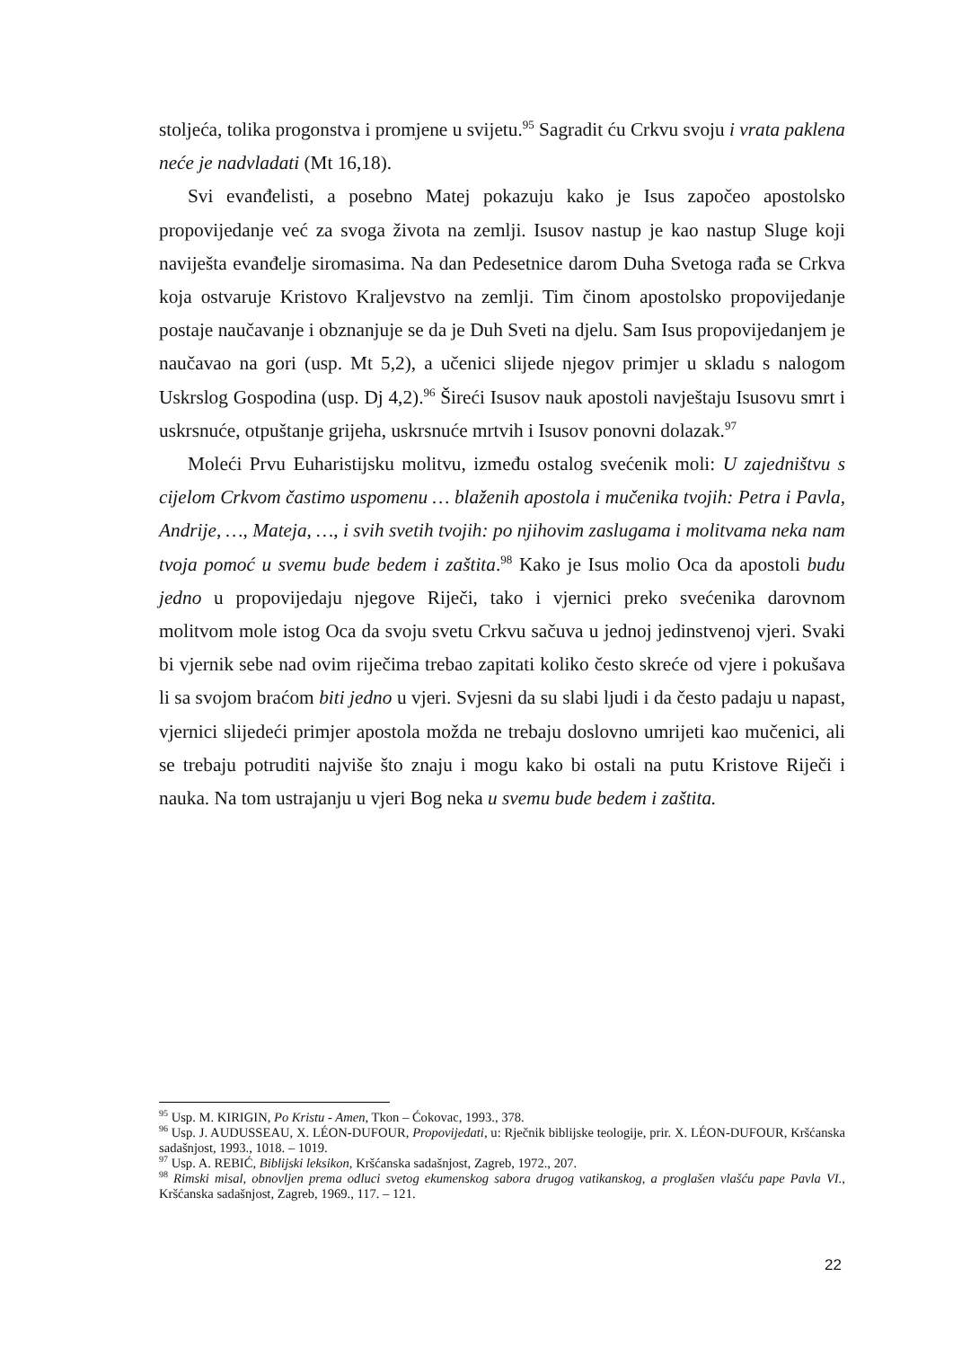stoljeća, tolika progonstva i promjene u svijetu.<sup>95</sup> Sagradit ću Crkvu svoju i vrata paklena neće je nadvladati (Mt 16,18).
Svi evanđelisti, a posebno Matej pokazuju kako je Isus započeo apostolsko propovijedanje već za svoga života na zemlji. Isusov nastup je kao nastup Sluge koji naviješta evanđelje siromasima. Na dan Pedesetnice darom Duha Svetoga rađa se Crkva koja ostvaruje Kristovo Kraljevstvo na zemlji. Tim činom apostolsko propovijedanje postaje naučavanje i obznanjuje se da je Duh Sveti na djelu. Sam Isus propovijedanjem je naučavao na gori (usp. Mt 5,2), a učenici slijede njegov primjer u skladu s nalogom Uskrslog Gospodina (usp. Dj 4,2).<sup>96</sup> Šireći Isusov nauk apostoli navještaju Isusovu smrt i uskrsnuće, otpuštanje grijeha, uskrsnuće mrtvih i Isusov ponovni dolazak.<sup>97</sup>
Moleći Prvu Euharistijsku molitvu, između ostalog svećenik moli: U zajedništvu s cijelom Crkvom častimo uspomenu … blaženih apostola i mučenika tvojih: Petra i Pavla, Andrije, …, Mateja, …, i svih svetih tvojih: po njihovim zaslugama i molitvama neka nam tvoja pomoć u svemu bude bedem i zaštita.<sup>98</sup> Kako je Isus molio Oca da apostoli budu jedno u propovijedaju njegove Riječi, tako i vjernici preko svećenika darovnom molitvom mole istog Oca da svoju svetu Crkvu sačuva u jednoj jedinstvenoj vjeri. Svaki bi vjernik sebe nad ovim riječima trebao zapitati koliko često skreće od vjere i pokušava li sa svojom braćom biti jedno u vjeri. Svjesni da su slabi ljudi i da često padaju u napast, vjernici slijedeći primjer apostola možda ne trebaju doslovno umrijeti kao mučenici, ali se trebaju potruditi najviše što znaju i mogu kako bi ostali na putu Kristove Riječi i nauka. Na tom ustrajanju u vjeri Bog neka u svemu bude bedem i zaštita.
<sup>95</sup> Usp. M. KIRIGIN, Po Kristu - Amen, Tkon – Ćokovac, 1993., 378.
<sup>96</sup> Usp. J. AUDUSSEAU, X. LÉON-DUFOUR, Propovijedati, u: Rječnik biblijske teologije, prir. X. LÉON-DUFOUR, Kršćanska sadašnjost, 1993., 1018. – 1019.
<sup>97</sup> Usp. A. REBIĆ, Biblijski leksikon, Kršćanska sadašnjost, Zagreb, 1972., 207.
<sup>98</sup> Rimski misal, obnovljen prema odluci svetog ekumenskog sabora drugog vatikanskog, a proglašen vlašću pape Pavla VI., Kršćanska sadašnjost, Zagreb, 1969., 117. – 121.
22